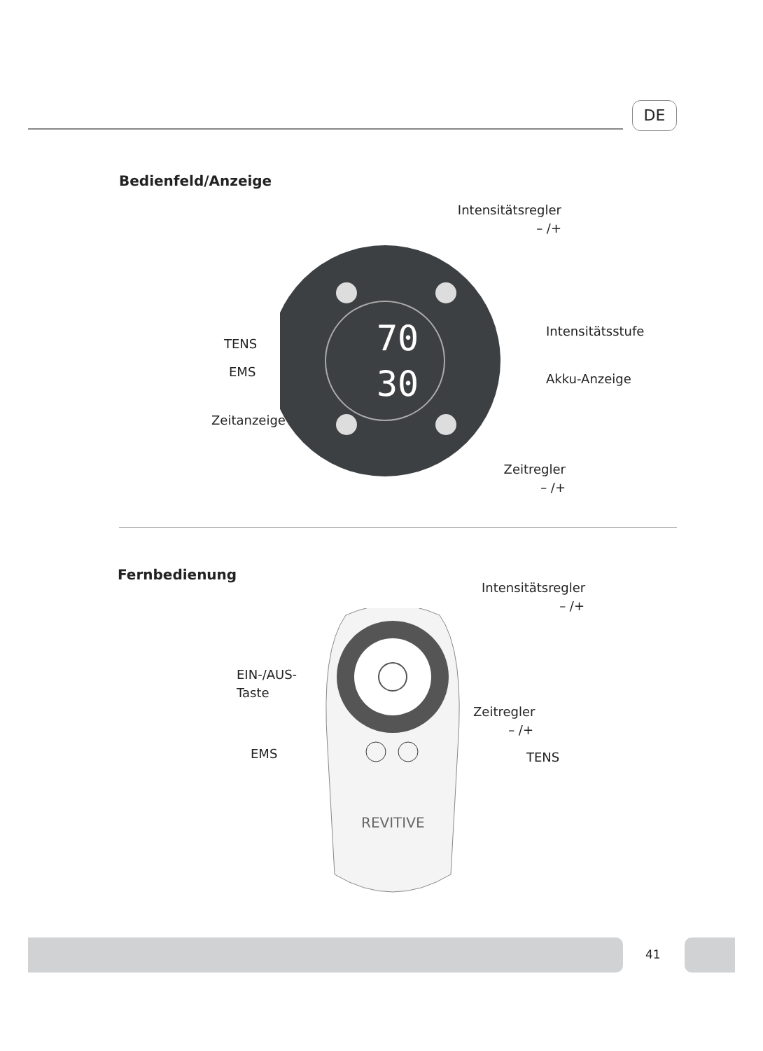DE
Bedienfeld/Anzeige
70
30
Intensitätsregler
– /+
Intensitätsstufe
Akku-Anzeige
TENS
EMS
Zeitanzeige
Zeitregler
– /+
Fernbedienung
REVITIVE
Intensitätsregler
– /+
EIN-/AUS-
Taste
Zeitregler
– /+
EMS TENS
41